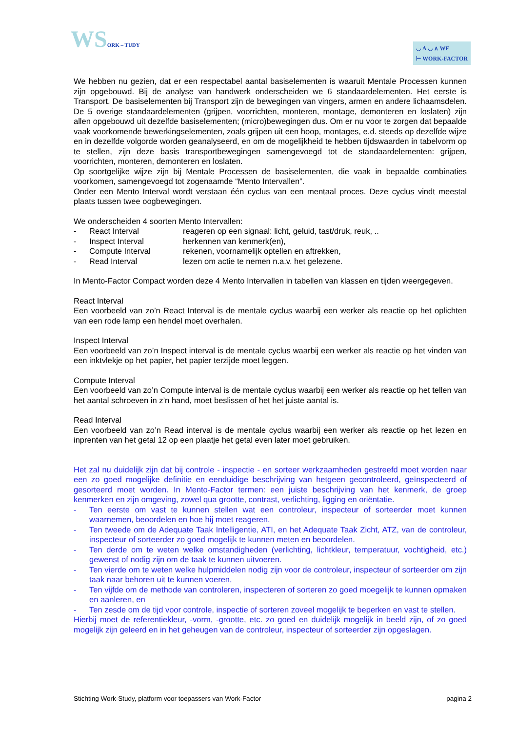WSORK – TUDY
◡ A ◡ ∧ WF
⊢ WORK-FACTOR
We hebben nu gezien, dat er een respectabel aantal basiselementen is waaruit Mentale Processen kunnen zijn opgebouwd. Bij de analyse van handwerk onderscheiden we 6 standaardelementen. Het eerste is Transport. De basiselementen bij Transport zijn de bewegingen van vingers, armen en andere lichaamsdelen. De 5 overige standaardelementen (grijpen, voorrichten, monteren, montage, demonteren en loslaten) zijn allen opgebouwd uit dezelfde basiselementen; (micro)bewegingen dus. Om er nu voor te zorgen dat bepaalde vaak voorkomende bewerkingselementen, zoals grijpen uit een hoop, montages, e.d. steeds op dezelfde wijze en in dezelfde volgorde worden geanalyseerd, en om de mogelijkheid te hebben tijdswaarden in tabelvorm op te stellen, zijn deze basis transportbewegingen samengevoegd tot de standaardelementen: grijpen, voorrichten, monteren, demonteren en loslaten.
Op soortgelijke wijze zijn bij Mentale Processen de basiselementen, die vaak in bepaalde combinaties voorkomen, samengevoegd tot zogenaamde “Mento Intervallen”.
Onder een Mento Interval wordt verstaan één cyclus van een mentaal proces. Deze cyclus vindt meestal plaats tussen twee oogbewegingen.
We onderscheiden 4 soorten Mento Intervallen:
- React Interval reageren op een signaal: licht, geluid, tast/druk, reuk, ..
- Inspect Interval herkennen van kenmerk(en),
- Compute Interval rekenen, voornamelijk optellen en aftrekken,
- Read Interval lezen om actie te nemen n.a.v. het gelezene.
In Mento-Factor Compact worden deze 4 Mento Intervallen in tabellen van klassen en tijden weergegeven.
React Interval
Een voorbeeld van zo’n React Interval is de mentale cyclus waarbij een werker als reactie op het oplichten van een rode lamp een hendel moet overhalen.
Inspect Interval
Een voorbeeld van zo’n Inspect interval is de mentale cyclus waarbij een werker als reactie op het vinden van een inktvlekje op het papier, het papier terzijde moet leggen.
Compute Interval
Een voorbeeld van zo’n Compute interval is de mentale cyclus waarbij een werker als reactie op het tellen van het aantal schroeven in z’n hand, moet beslissen of het het juiste aantal is.
Read Interval
Een voorbeeld van zo’n Read interval is de mentale cyclus waarbij een werker als reactie op het lezen en inprenten van het getal 12 op een plaatje het getal even later moet gebruiken.
Het zal nu duidelijk zijn dat bij controle - inspectie - en sorteer werkzaamheden gestreefd moet worden naar een zo goed mogelijke definitie en eenduidige beschrijving van hetgeen gecontroleerd, geïnspecteerd of gesorteerd moet worden. In Mento-Factor termen: een juiste beschrijving van het kenmerk, de groep kenmerken en zijn omgeving, zowel qua grootte, contrast, verlichting, ligging en oriëntatie.
- Ten eerste om vast te kunnen stellen wat een controleur, inspecteur of sorteerder moet kunnen waarnemen, beoordelen en hoe hij moet reageren.
- Ten tweede om de Adequate Taak Intelligentie, ATI, en het Adequate Taak Zicht, ATZ, van de controleur, inspecteur of sorteerder zo goed mogelijk te kunnen meten en beoordelen.
- Ten derde om te weten welke omstandigheden (verlichting, lichtkleur, temperatuur, vochtigheid, etc.) gewenst of nodig zijn om de taak te kunnen uitvoeren.
- Ten vierde om te weten welke hulpmiddelen nodig zijn voor de controleur, inspecteur of sorteerder om zijn taak naar behoren uit te kunnen voeren,
- Ten vijfde om de methode van controleren, inspecteren of sorteren zo goed moegelijk te kunnen opmaken en aanleren, en
- Ten zesde om de tijd voor controle, inspectie of sorteren zoveel mogelijk te beperken en vast te stellen.
Hierbij moet de referentiekleur, -vorm, -grootte, etc. zo goed en duidelijk mogelijk in beeld zijn, of zo goed mogelijk zijn geleerd en in het geheugen van de controleur, inspecteur of sorteerder zijn opgeslagen.
Stichting Work-Study, platform voor toepassers van Work-Factor pagina 2